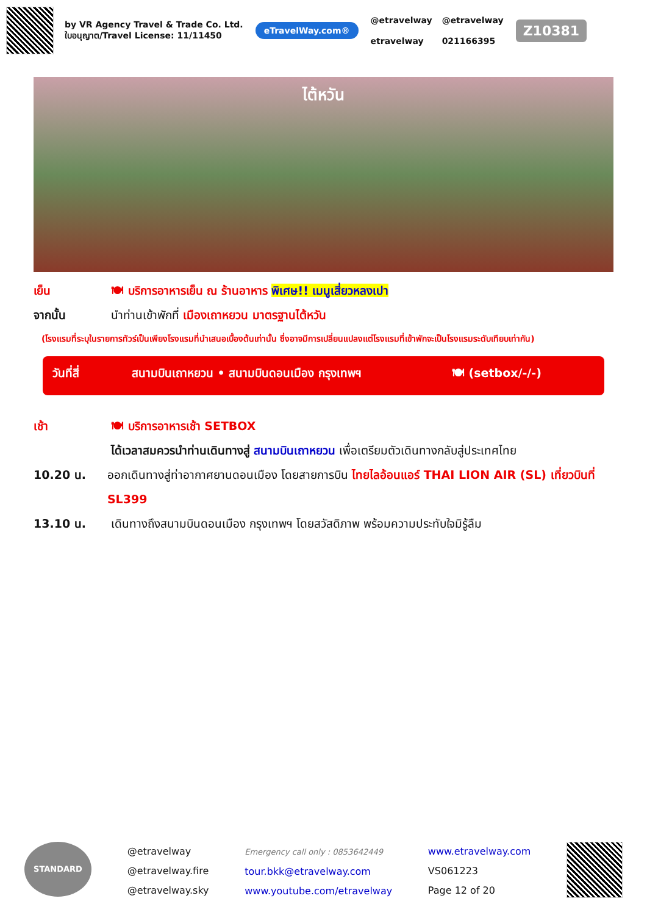by VR Agency Travel & Trade Co. Ltd.
ใบอนุญาต/Travel License: 11/11450
eTravelWay.com®
@etravelway
etravelway
@etravelway
021166395
Z10381
ไต้หวัน
เย็น 🍽 บริการอาหารเย็น ณ ร้านอาหาร พิเศษ!! เมนูเสี่ยวหลงเปา
จากนั้น นำท่านเข้าพักที่ เมืองเถาหยวน มาตรฐานไต้หวัน
(โรงแรมที่ระบุในรายการทัวร์เป็นเพียงโรงแรมที่นำเสนอเบื้องต้นเท่านั้น ซึ่งอาจมีการเปลี่ยนแปลงแต่โรงแรมที่เข้าพักจะเป็นโรงแรมระดับเทียบเท่ากัน)
วันที่สี่ สนามบินเถาหยวน • สนามบินดอนเมือง กรุงเทพฯ 🍽 (setbox/-/-)
เช้า 🍽 บริการอาหารเช้า SETBOX
ได้เวลาสมควรนำท่านเดินทางสู่ สนามบินเถาหยวน เพื่อเตรียมตัวเดินทางกลับสู่ประเทศไทย
10.20 น. ออกเดินทางสู่ท่าอากาศยานดอนเมือง โดยสายการบิน ไทยไลอ้อนแอร์ THAI LION AIR (SL) เที่ยวบินที่ SL399
13.10 น. เดินทางถึงสนามบินดอนเมือง กรุงเทพฯ โดยสวัสดิภาพ พร้อมความประทับใจมิรู้ลืม
STANDARD
@etravelway
@etravelway.fire
@etravelway.sky
Emergency call only : 0853642449
tour.bkk@etravelway.com
www.youtube.com/etravelway
www.etravelway.com
VS061223
Page 12 of 20